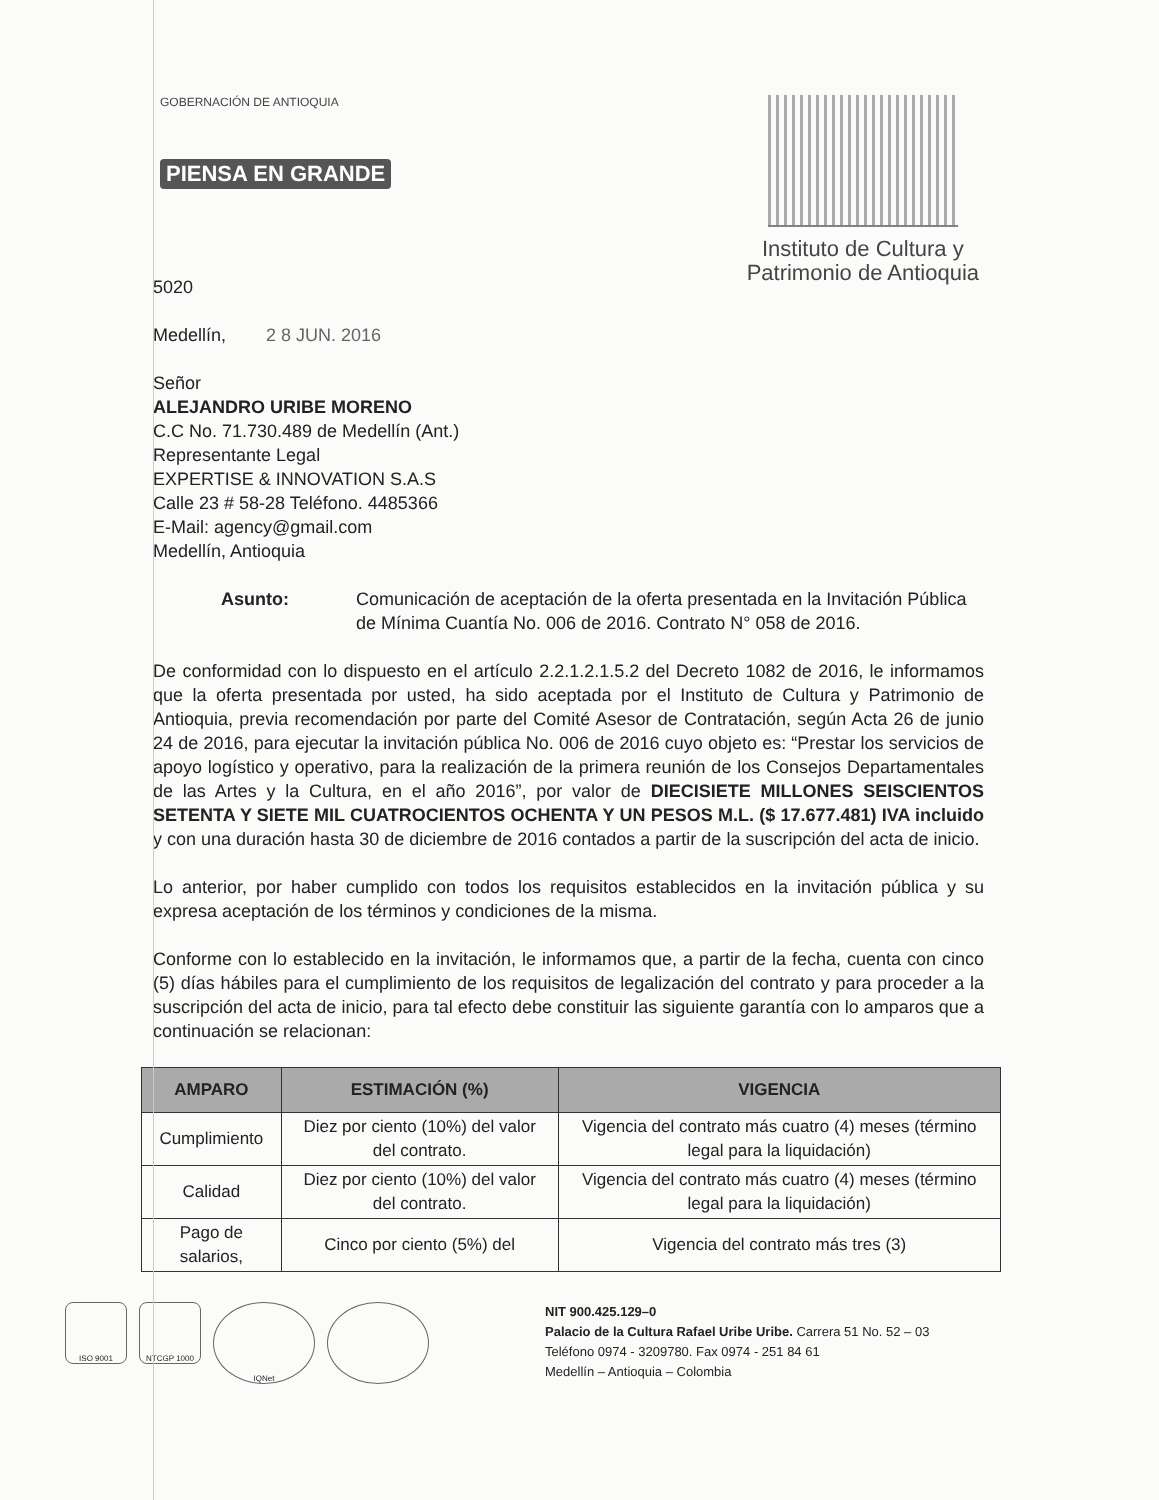GOBERNACIÓN DE ANTIOQUIA
PIENSA EN GRANDE
Instituto de Cultura y
Patrimonio de Antioquia
5020
Medellín, 2 8 JUN. 2016
Señor
ALEJANDRO URIBE MORENO
C.C No. 71.730.489 de Medellín (Ant.)
Representante Legal
EXPERTISE & INNOVATION S.A.S
Calle 23 # 58-28 Teléfono. 4485366
E-Mail: agency@gmail.com
Medellín, Antioquia
Asunto: Comunicación de aceptación de la oferta presentada en la Invitación Pública de Mínima Cuantía No. 006 de 2016. Contrato N° 058 de 2016.
De conformidad con lo dispuesto en el artículo 2.2.1.2.1.5.2 del Decreto 1082 de 2016, le informamos que la oferta presentada por usted, ha sido aceptada por el Instituto de Cultura y Patrimonio de Antioquia, previa recomendación por parte del Comité Asesor de Contratación, según Acta 26 de junio 24 de 2016, para ejecutar la invitación pública No. 006 de 2016 cuyo objeto es: “Prestar los servicios de apoyo logístico y operativo, para la realización de la primera reunión de los Consejos Departamentales de las Artes y la Cultura, en el año 2016”, por valor de DIECISIETE MILLONES SEISCIENTOS SETENTA Y SIETE MIL CUATROCIENTOS OCHENTA Y UN PESOS M.L. ($ 17.677.481) IVA incluido y con una duración hasta 30 de diciembre de 2016 contados a partir de la suscripción del acta de inicio.
Lo anterior, por haber cumplido con todos los requisitos establecidos en la invitación pública y su expresa aceptación de los términos y condiciones de la misma.
Conforme con lo establecido en la invitación, le informamos que, a partir de la fecha, cuenta con cinco (5) días hábiles para el cumplimiento de los requisitos de legalización del contrato y para proceder a la suscripción del acta de inicio, para tal efecto debe constituir las siguiente garantía con lo amparos que a continuación se relacionan:
| AMPARO | ESTIMACIÓN (%) | VIGENCIA |
| --- | --- | --- |
| Cumplimiento | Diez por ciento (10%) del valor del contrato. | Vigencia del contrato más cuatro (4) meses (término legal para la liquidación) |
| Calidad | Diez por ciento (10%) del valor del contrato. | Vigencia del contrato más cuatro (4) meses (término legal para la liquidación) |
| Pago de salarios, | Cinco por ciento (5%) del | Vigencia del contrato más tres (3) |
ISO 9001 NTCGP 1000
IQNet
NIT 900.425.129–0
Palacio de la Cultura Rafael Uribe Uribe. Carrera 51 No. 52 – 03
Teléfono 0974 - 3209780. Fax 0974 - 251 84 61
Medellín – Antioquia – Colombia